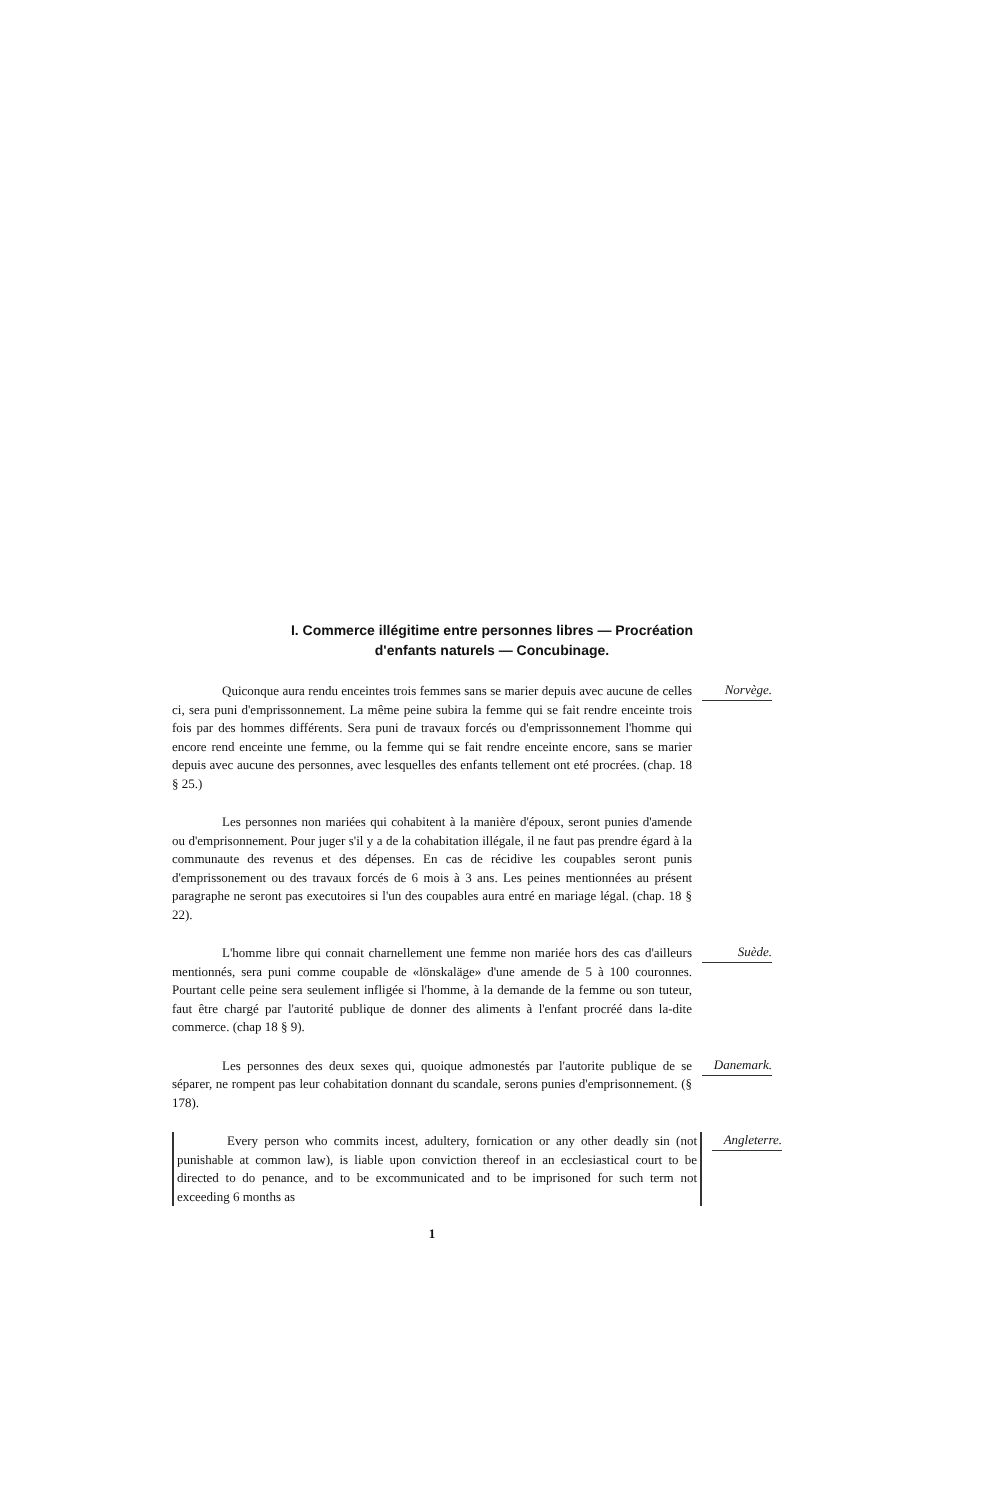I. Commerce illégitime entre personnes libres — Procréation
d'enfants naturels — Concubinage.
Quiconque aura rendu enceintes trois femmes sans se marier depuis avec aucune de celles ci, sera puni d'emprissonnement. La même peine subira la femme qui se fait rendre enceinte trois fois par des hommes différents. Sera puni de travaux forcés ou d'emprissonnement l'homme qui encore rend enceinte une femme, ou la femme qui se fait rendre enceinte encore, sans se marier depuis avec aucune des personnes, avec lesquelles des enfants tellement ont eté procrées. (chap. 18 § 25.)
Norvège.
Les personnes non mariées qui cohabitent à la manière d'époux, seront punies d'amende ou d'emprisonnement. Pour juger s'il y a de la cohabitation illégale, il ne faut pas prendre égard à la communaute des revenus et des dépenses. En cas de récidive les coupables seront punis d'emprissonement ou des travaux forcés de 6 mois à 3 ans. Les peines mentionnées au présent paragraphe ne seront pas executoires si l'un des coupables aura entré en mariage légal. (chap. 18 § 22).
L'homme libre qui connait charnellement une femme non mariée hors des cas d'ailleurs mentionnés, sera puni comme coupable de «lönskaläge» d'une amende de 5 à 100 couronnes. Pourtant celle peine sera seulement infligée si l'homme, à la demande de la femme ou son tuteur, faut être chargé par l'autorité publique de donner des aliments à l'enfant procréé dans la-dite commerce. (chap 18 § 9).
Suède.
Les personnes des deux sexes qui, quoique admonestés par l'autorite publique de se séparer, ne rompent pas leur cohabitation donnant du scandale, serons punies d'emprisonnement. (§ 178).
Danemark.
Every person who commits incest, adultery, fornication or any other deadly sin (not punishable at common law), is liable upon conviction thereof in an ecclesiastical court to be directed to do penance, and to be excommunicated and to be imprisoned for such term not exceeding 6 months as
Angleterre.
1